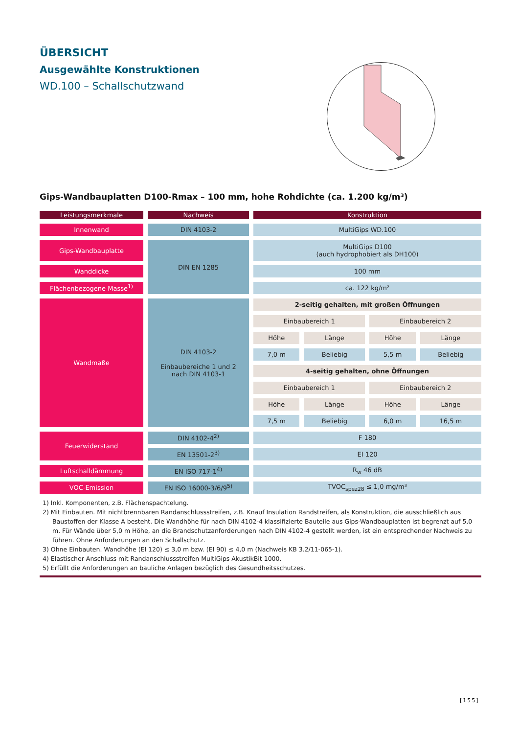ÜBERSICHT
Ausgewählte Konstruktionen
WD.100 – Schallschutzwand
Gips-Wandbauplatten D100-Rmax – 100 mm, hohe Rohdichte (ca. 1.200 kg/m³)
| Leistungsmerkmale | Nachweis | Konstruktion | | | |
| --- | --- | --- | --- | --- | --- |
| Innenwand | DIN 4103-2 | MultiGips WD.100 | | | |
| Gips-Wandbauplatte | DIN EN 1285 | MultiGips D100 (auch hydrophobiert als DH100) | | | |
| Wanddicke | | 100 mm | | | |
| Flächenbezogene Masse<sup>1)</sup> | | ca. 122 kg/m² | | | |
| Wandmaße | DIN 4103-2 Einbaubereiche 1 und 2 nach DIN 4103-1 | 2-seitig gehalten, mit großen Öffnungen | | | |
| | | Einbaubereich 1 | | Einbaubereich 2 | |
| | | Höhe | Länge | Höhe | Länge |
| | | 7,0 m | Beliebig | 5,5 m | Beliebig |
| | | 4-seitig gehalten, ohne Öffnungen | | | |
| | | Einbaubereich 1 | | Einbaubereich 2 | |
| | | Höhe | Länge | Höhe | Länge |
| | | 7,5 m | Beliebig | 6,0 m | 16,5 m |
| Feuerwiderstand | DIN 4102-4<sup>2)</sup> | F 180 | | | |
| | EN 13501-2<sup>3)</sup> | EI 120 | | | |
| Luftschalldämmung | EN ISO 717-1<sup>4)</sup> | R<sub>w</sub> 46 dB | | | |
| VOC-Emission | EN ISO 16000-3/6/9<sup>5)</sup> | TVOC<sub>spez28</sub> ≤ 1,0 mg/m³ | | | |
1) Inkl. Komponenten, z.B. Flächenspachtelung.
2) Mit Einbauten. Mit nichtbrennbaren Randanschlussstreifen, z.B. Knauf Insulation Randstreifen, als Konstruktion, die ausschließlich aus Baustoffen der Klasse A besteht. Die Wandhöhe für nach DIN 4102-4 klassifizierte Bauteile aus Gips-Wandbauplatten ist begrenzt auf 5,0 m. Für Wände über 5,0 m Höhe, an die Brandschutzanforderungen nach DIN 4102-4 gestellt werden, ist ein entsprechender Nachweis zu führen. Ohne Anforderungen an den Schallschutz.
3) Ohne Einbauten. Wandhöhe (EI 120) ≤ 3,0 m bzw. (EI 90) ≤ 4,0 m (Nachweis KB 3.2/11-065-1).
4) Elastischer Anschluss mit Randanschlussstreifen MultiGips AkustikBit 1000.
5) Erfüllt die Anforderungen an bauliche Anlagen bezüglich des Gesundheitsschutzes.
[155]